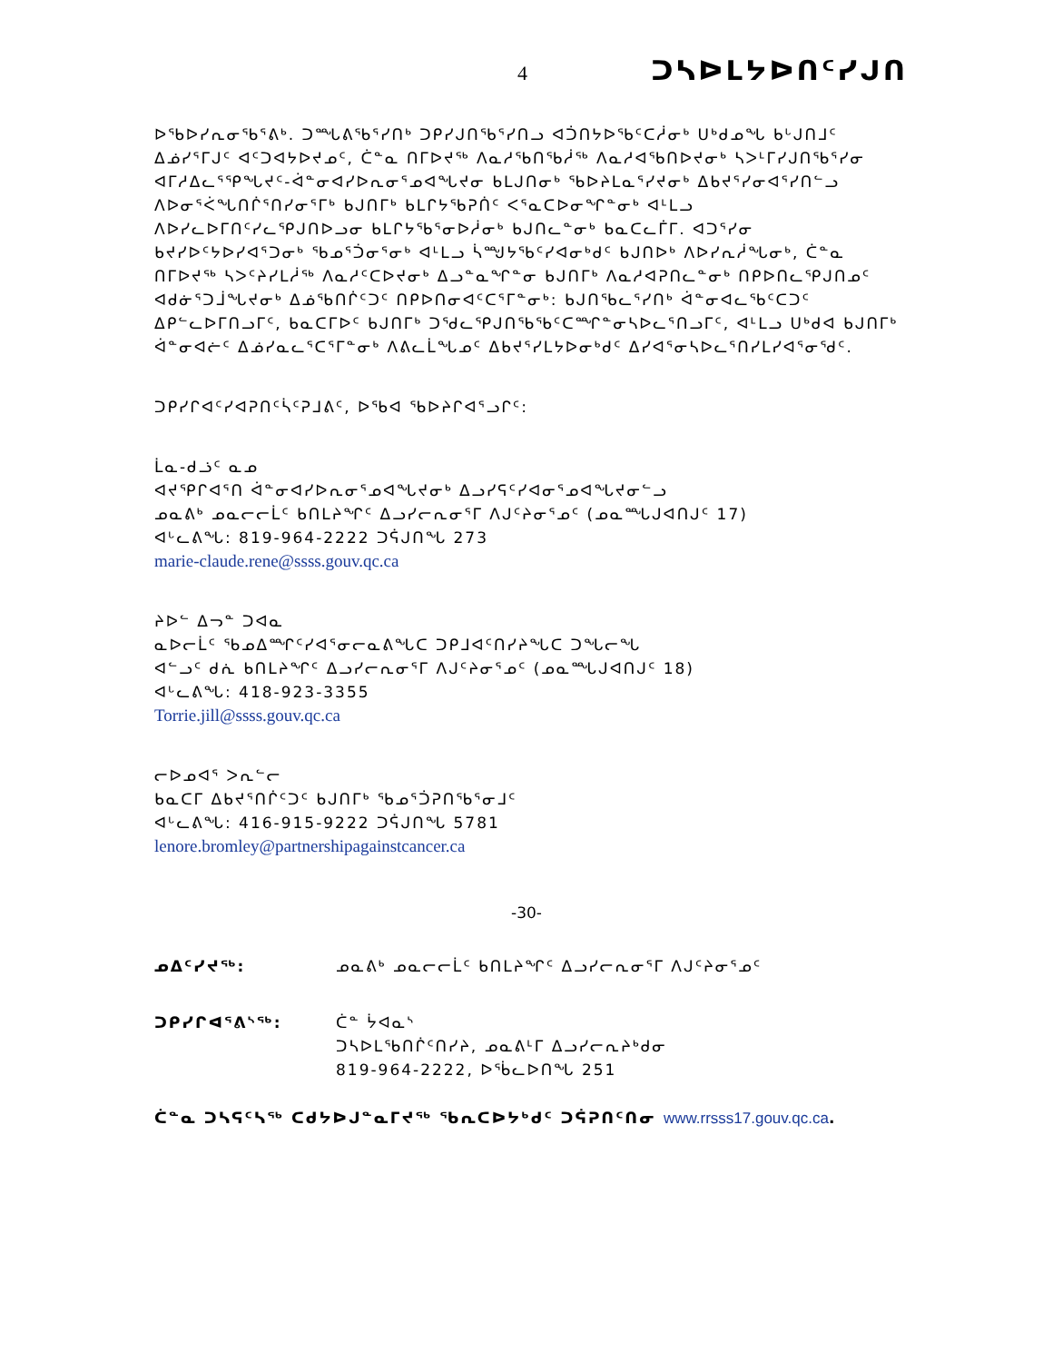4 ᑐᓴᐅᒪᔭᐅᑎᑦᓯᒍᑎ
ᐅᖃᐅᓯᕆᓂᖃᕐᕕᒃ. ᑐᙵᕕᖃᕐᓯᑎᒃ ᑐᑭᓯᒍᑎᖃᕐᓯᑎᓗ ᐊᑑᑎᔭᐅᖃᑦᑕᓲᓂᒃ ᑌᒃᑯᓄᖓ ᑲᒡᒍᑎᒧᑦ ᐃᓅᓯᕐᒥᒍᑦ ᐊᑦᑐᐊᔭᐅᔪᓄᑦ, ᑖᓐᓇ ᑎᒥᐅᔪᖅ ᐱᓇᓱᖃᑎᖃᓲᖅ ᐱᓇᓱᐊᖃᑎᐅᔪᓂᒃ ᓴᐳᒻᒥᓯᒍᑎᖃᕐᓯᓂ ᐊᒥᓱᐃᓚᕐᕿᖓᔪᑦ-ᐋᓐᓂᐊᓯᐅᕆᓂᕐᓄᐊᖓᔪᓂ ᑲᒪᒍᑎᓂᒃ ᖃᐅᔨᒪᓇᕐᓯᔪᓂᒃ ᐃᑲᔪᕐᓯᓂᐊᕐᓯᑎᓪᓗ ᐱᐅᓂᕐᐹᖓᑎᒌᕐᑎᓯᓂᕐᒥᒃ ᑲᒍᑎᒥᒃ ᑲᒪᒋᔭᖃᕈᑏᑦ ᐸᕐᓇᑕᐅᓂᖏᓐᓂᒃ ᐊᒻᒪᓗ ᐱᐅᓯᓚᐅᒥᑎᑦᓯᓚᕿᒍᑎᐅᓗᓂ ᑲᒪᒋᔭᖃᕐᓂᐅᓲᓂᒃ ᑲᒍᑎᓚᓐᓂᒃ ᑲᓇᑕᓚᒦᒥ. ᐊᑐᕐᓯᓂ ᑲᔪᓯᐅᑦᔭᐅᓯᐊᕐᑐᓂᒃ ᖃᓄᕐᑑᓂᕐᓂᒃ ᐊᒻᒪᓗ ᓵᙳᔭᖃᑦᓯᐊᓂᒃᑯᑦ ᑲᒍᑎᐅᒃ ᐱᐅᓯᕆᓲᖓᓂᒃ, ᑖᓐᓇ ᑎᒥᐅᔪᖅ ᓴᐳᑦᔨᓯᒪᓲᖅ ᐱᓇᓱᑦᑕᐅᔪᓂᒃ ᐃᓗᓐᓇᖏᓐᓂ ᑲᒍᑎᒥᒃ ᐱᓇᓱᐊᕈᑎᓚᓐᓂᒃ ᑎᑭᐅᑎᓚᕿᒍᑎᓄᑦ ᐊᑯᓃᕐᑐᒨᖓᔪᓂᒃ ᐃᓅᖃᑎᒌᑦᑐᑦ ᑎᑭᐅᑎᓂᐊᑦᑕᕐᒥᓐᓂᒃ: ᑲᒍᑎᖃᓚᕐᓯᑎᒃ ᐋᓐᓂᐊᓚᖃᑦᑕᑐᑦ ᐃᑭᓪᓚᐅᒥᑎᓗᒥᑦ, ᑲᓇᑕᒥᐅᑦ ᑲᒍᑎᒥᒃ ᑐᖁᓚᕿᒍᑎᖃᖃᑦᑕᙱᓐᓂᓴᐅᓚᕐᑎᓗᒥᑦ, ᐊᒻᒪᓗ ᑌᒃᑯᐊ ᑲᒍᑎᒥᒃ ᐋᓐᓂᐊᓖᑦ ᐃᓅᓯᓇᓚᕐᑕᕐᒥᓐᓂᒃ ᐱᕕᓚᒫᖓᓄᑦ ᐃᑲᔪᕐᓯᒪᔭᐅᓂᒃᑯᑦ ᐃᓯᐊᕐᓂᓴᐅᓚᕐᑎᓯᒪᓯᐊᕐᓂᖁᑦ.
ᑐᑭᓯᒋᐊᑦᓯᐊᕈᑎᑦᓵᑦᕈᒧᕕᑦ, ᐅᖃᐊ ᖃᐅᔨᒋᐊᕐᓗᒋᑦ:
ᒫᓇ-ᑯᓘᑦ ᓇᓄ
ᐊᔪᕿᒋᐊᕐᑎ ᐋᓐᓂᐊᓯᐅᕆᓂᕐᓄᐊᖓᔪᓂᒃ ᐃᓗᓯᕋᑦᓯᐊᓂᕐᓄᐊᖓᔪᓂᓪᓗ
ᓄᓇᕕᒃ ᓄᓇᓕᓕᒫᑦ ᑲᑎᒪᔨᖏᑦ ᐃᓗᓯᓕᕆᓂᕐᒥ ᐱᒍᑦᔨᓂᕐᓄᑦ (ᓄᓇᙵᒍᐊᑎᒍᑦ 17)
ᐊᒡᓚᕕᖓ: 819-964-2222 ᑐᕌᒍᑎᖓ 273
marie-claude.rene@ssss.gouv.qc.ca
ᔨᐅᓪ ᐃᓓᓐ ᑐᐊᓇ
ᓇᐅᓕᒫᑦ ᖃᓄᐃᙱᑦᓯᐊᕐᓂᓕᓇᕕᖓᑕ ᑐᑭᒧᐊᑦᑎᓯᔨᖓᑕ ᑐᖓᓕᖓ
ᐊᓪᓗᑦ ᑯᕇ ᑲᑎᒪᔨᖏᑦ ᐃᓗᓯᓕᕆᓂᕐᒥ ᐱᒍᑦᔨᓂᕐᓄᑦ (ᓄᓇᙵᒍᐊᑎᒍᑦ 18)
ᐊᒡᓚᕕᖓ: 418-923-3355
Torrie.jill@ssss.gouv.qc.ca
ᓕᐅᓄᐊᕐ ᐳᕆᓪᓕ
ᑲᓇᑕᒥ ᐃᑲᔪᕐᑎᒌᑦᑐᑦ ᑲᒍᑎᒥᒃ ᖃᓄᕐᑑᕈᑎᖃᕐᓂᒧᑦ
ᐊᒡᓚᕕᖓ: 416-915-9222 ᑐᕌᒍᑎᖓ 5781
lenore.bromley@partnershipagainstcancer.ca
-30-
ᓄᐃᑦᓯᔪᖅ: ᓄᓇᕕᒃ ᓄᓇᓕᓕᒫᑦ ᑲᑎᒪᔨᖏᑦ ᐃᓗᓯᓕᕆᓂᕐᒥ ᐱᒍᑦᔨᓂᕐᓄᑦ
ᑐᑭᓯᒋᐊᕐᕕᔅᖅ: ᑖᓐ ᔮᐊᓇᔅ
ᑐᓴᐅᒪᖃᑎᒌᑦᑎᓯᔨ, ᓄᓇᕕᒻᒥ ᐃᓗᓯᓕᕆᔨᒃᑯᓂ
819-964-2222, ᐅᖄᓚᐅᑎᖓ 251
ᑖᓐᓇ ᑐᓴᕋᑦᓴᖅ ᑕᑯᔭᐅᒍᓐᓇᒥᔪᖅ ᖃᕆᑕᐅᔭᒃᑯᑦ ᑐᕌᕈᑎᑦᑎᓂ www.rrsss17.gouv.qc.ca.